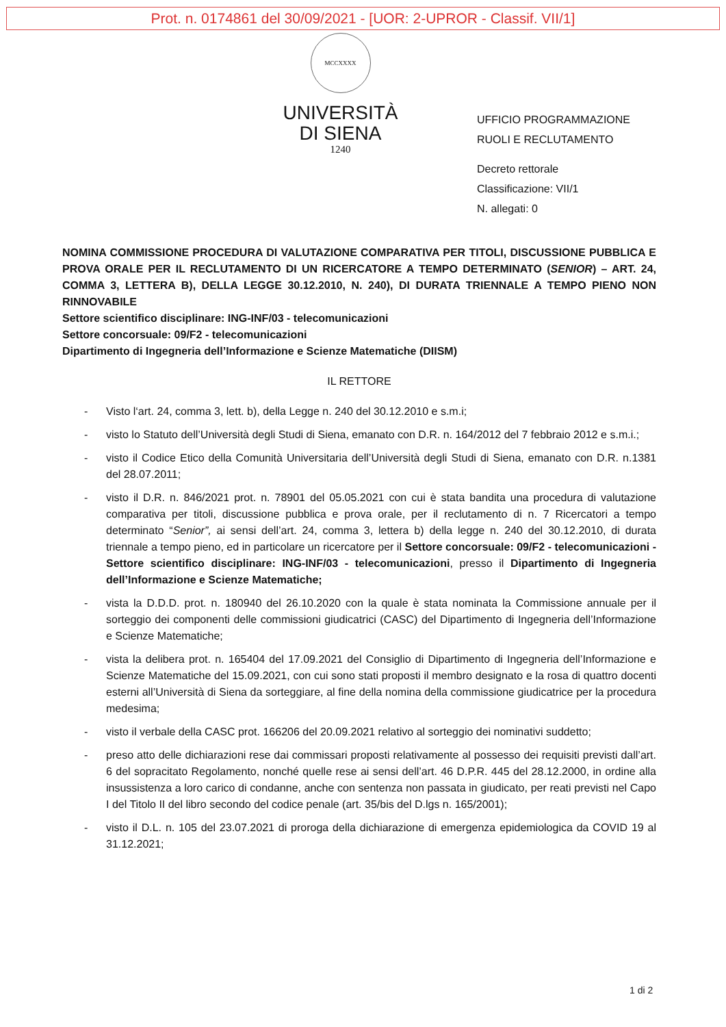Prot. n. 0174861 del 30/09/2021 - [UOR: 2-UPROR - Classif. VII/1]
MCCXXXX
UNIVERSITÀ
DI SIENA
1240
UFFICIO PROGRAMMAZIONE
RUOLI E RECLUTAMENTO
Decreto rettorale
Classificazione: VII/1
N. allegati: 0
NOMINA COMMISSIONE PROCEDURA DI VALUTAZIONE COMPARATIVA PER TITOLI, DISCUSSIONE PUBBLICA E PROVA ORALE PER IL RECLUTAMENTO DI UN RICERCATORE A TEMPO DETERMINATO (SENIOR) – ART. 24, COMMA 3, LETTERA B), DELLA LEGGE 30.12.2010, N. 240), DI DURATA TRIENNALE A TEMPO PIENO NON RINNOVABILE
Settore scientifico disciplinare: ING-INF/03 - telecomunicazioni
Settore concorsuale: 09/F2 - telecomunicazioni
Dipartimento di Ingegneria dell’Informazione e Scienze Matematiche (DIISM)
IL RETTORE
- Visto l‘art. 24, comma 3, lett. b), della Legge n. 240 del 30.12.2010 e s.m.i;
- visto lo Statuto dell’Università degli Studi di Siena, emanato con D.R. n. 164/2012 del 7 febbraio 2012 e s.m.i.;
- visto il Codice Etico della Comunità Universitaria dell’Università degli Studi di Siena, emanato con D.R. n.1381 del 28.07.2011;
- visto il D.R. n. 846/2021 prot. n. 78901 del 05.05.2021 con cui è stata bandita una procedura di valutazione comparativa per titoli, discussione pubblica e prova orale, per il reclutamento di n. 7 Ricercatori a tempo determinato “Senior”, ai sensi dell’art. 24, comma 3, lettera b) della legge n. 240 del 30.12.2010, di durata triennale a tempo pieno, ed in particolare un ricercatore per il Settore concorsuale: 09/F2 - telecomunicazioni - Settore scientifico disciplinare: ING-INF/03 - telecomunicazioni, presso il Dipartimento di Ingegneria dell’Informazione e Scienze Matematiche;
- vista la D.D.D. prot. n. 180940 del 26.10.2020 con la quale è stata nominata la Commissione annuale per il sorteggio dei componenti delle commissioni giudicatrici (CASC) del Dipartimento di Ingegneria dell’Informazione e Scienze Matematiche;
- vista la delibera prot. n. 165404 del 17.09.2021 del Consiglio di Dipartimento di Ingegneria dell’Informazione e Scienze Matematiche del 15.09.2021, con cui sono stati proposti il membro designato e la rosa di quattro docenti esterni all’Università di Siena da sorteggiare, al fine della nomina della commissione giudicatrice per la procedura medesima;
- visto il verbale della CASC prot. 166206 del 20.09.2021 relativo al sorteggio dei nominativi suddetto;
- preso atto delle dichiarazioni rese dai commissari proposti relativamente al possesso dei requisiti previsti dall’art. 6 del sopracitato Regolamento, nonché quelle rese ai sensi dell’art. 46 D.P.R. 445 del 28.12.2000, in ordine alla insussistenza a loro carico di condanne, anche con sentenza non passata in giudicato, per reati previsti nel Capo I del Titolo II del libro secondo del codice penale (art. 35/bis del D.lgs n. 165/2001);
- visto il D.L. n. 105 del 23.07.2021 di proroga della dichiarazione di emergenza epidemiologica da COVID 19 al 31.12.2021;
1 di 2